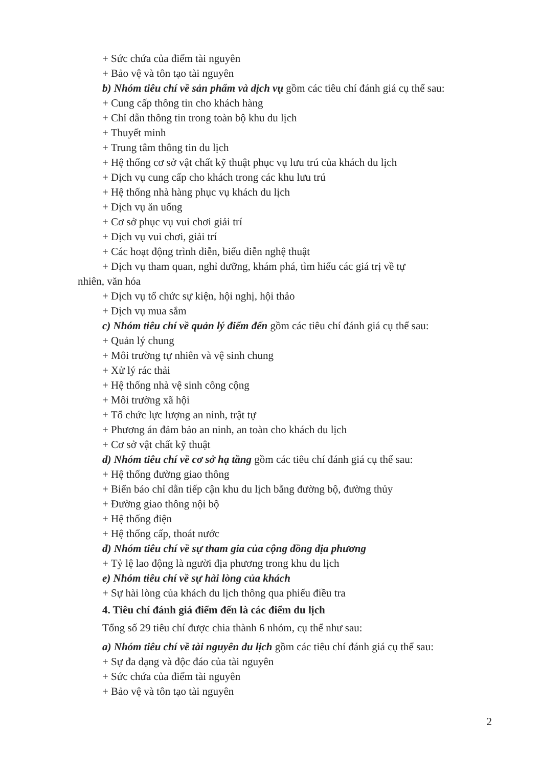+ Sức chứa của điểm tài nguyên
+ Bảo vệ và tôn tạo tài nguyên
b) Nhóm tiêu chí về sản phẩm và dịch vụ gồm các tiêu chí đánh giá cụ thể sau:
+ Cung cấp thông tin cho khách hàng
+ Chỉ dẫn thông tin trong toàn bộ khu du lịch
+ Thuyết minh
+ Trung tâm thông tin du lịch
+ Hệ thống cơ sở vật chất kỹ thuật phục vụ lưu trú của khách du lịch
+ Dịch vụ cung cấp cho khách trong các khu lưu trú
+ Hệ thống nhà hàng phục vụ khách du lịch
+ Dịch vụ ăn uống
+ Cơ sở phục vụ vui chơi giải trí
+ Dịch vụ vui chơi, giải trí
+ Các hoạt động trình diễn, biểu diễn nghệ thuật
+ Dịch vụ tham quan, nghỉ dưỡng, khám phá, tìm hiểu các giá trị về tự
nhiên, văn hóa
+ Dịch vụ tổ chức sự kiện, hội nghị, hội thảo
+ Dịch vụ mua sắm
c) Nhóm tiêu chí về quản lý điểm đến gồm các tiêu chí đánh giá cụ thể sau:
+ Quản lý chung
+ Môi trường tự nhiên và vệ sinh chung
+ Xử lý rác thải
+ Hệ thống nhà vệ sinh công cộng
+ Môi trường xã hội
+ Tổ chức lực lượng an ninh, trật tự
+ Phương án đảm bảo an ninh, an toàn cho khách du lịch
+ Cơ sở vật chất kỹ thuật
d) Nhóm tiêu chí về cơ sở hạ tầng gồm các tiêu chí đánh giá cụ thể sau:
+ Hệ thống đường giao thông
+ Biển báo chỉ dẫn tiếp cận khu du lịch bằng đường bộ, đường thủy
+ Đường giao thông nội bộ
+ Hệ thống điện
+ Hệ thống cấp, thoát nước
đ) Nhóm tiêu chí về sự tham gia của cộng đồng địa phương
+ Tỷ lệ lao động là người địa phương trong khu du lịch
e) Nhóm tiêu chí về sự hài lòng của khách
+ Sự hài lòng của khách du lịch thông qua phiếu điều tra
4. Tiêu chí đánh giá điểm đến là các điểm du lịch
Tổng số 29 tiêu chí được chia thành 6 nhóm, cụ thể như sau:
a) Nhóm tiêu chí về tài nguyên du lịch gồm các tiêu chí đánh giá cụ thể sau:
+ Sự đa dạng và độc đáo của tài nguyên
+ Sức chứa của điểm tài nguyên
+ Bảo vệ và tôn tạo tài nguyên
2